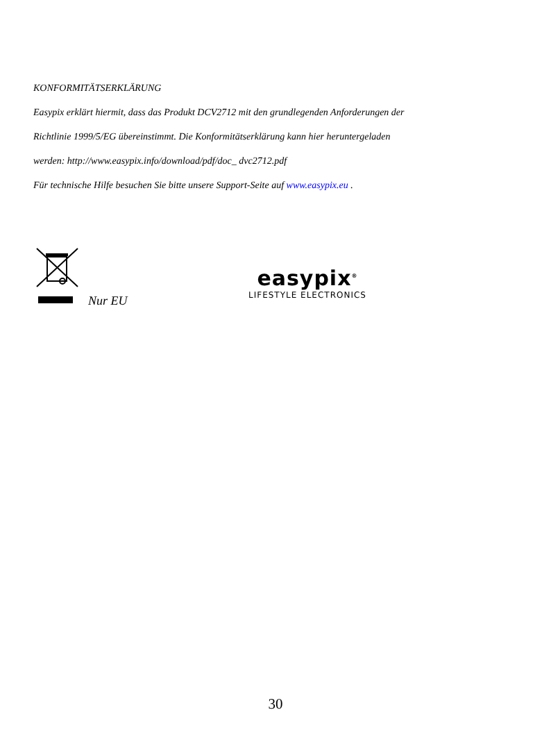KONFORMITÄTSERKLÄRUNG
Easypix erklärt hiermit, dass das Produkt DCV2712 mit den grundlegenden Anforderungen der
Richtlinie 1999/5/EG übereinstimmt. Die Konformitätserklärung kann hier heruntergeladen
werden: http://www.easypix.info/download/pdf/doc_ dvc2712.pdf
Für technische Hilfe besuchen Sie bitte unsere Support-Seite auf www.easypix.eu .
Nur EU
easypix<sup>®</sup>
LIFESTYLE ELECTRONICS
30